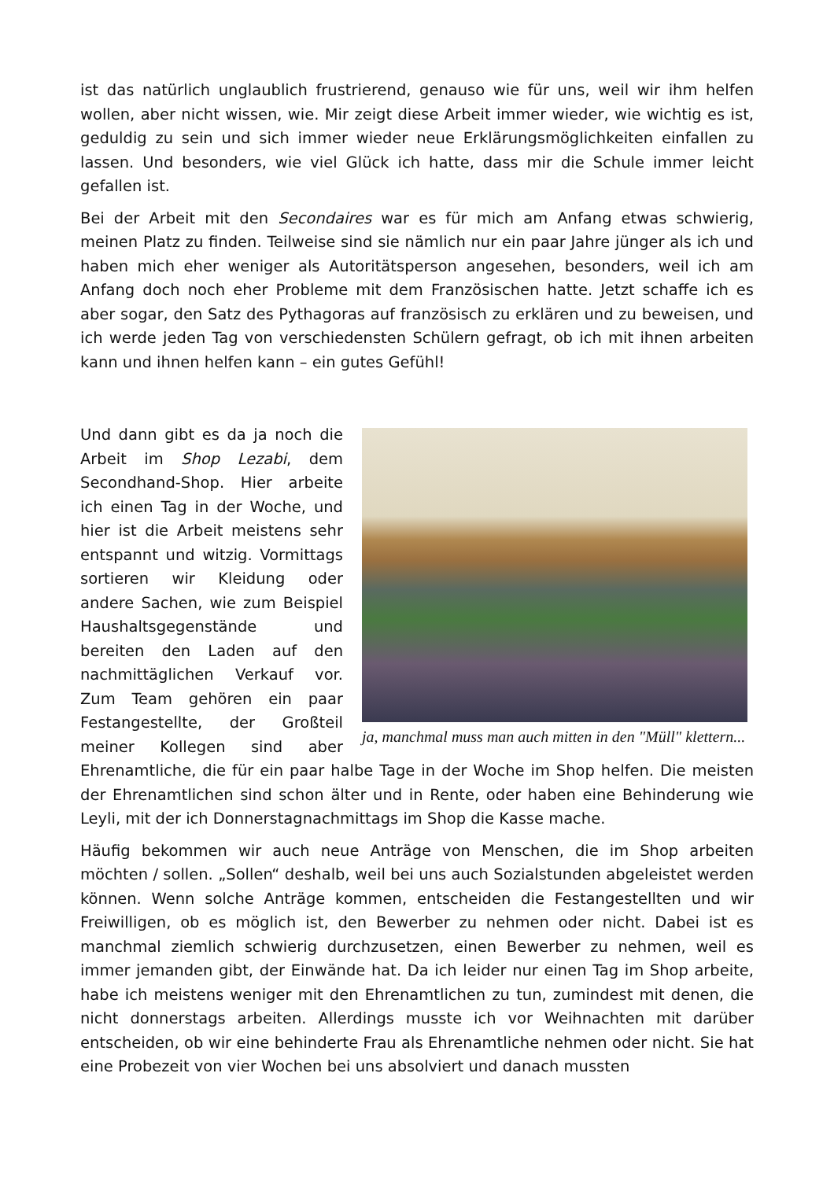ist das natürlich unglaublich frustrierend, genauso wie für uns, weil wir ihm helfen wollen, aber nicht wissen, wie. Mir zeigt diese Arbeit immer wieder, wie wichtig es ist, geduldig zu sein und sich immer wieder neue Erklärungsmöglichkeiten einfallen zu lassen. Und besonders, wie viel Glück ich hatte, dass mir die Schule immer leicht gefallen ist.
Bei der Arbeit mit den Secondaires war es für mich am Anfang etwas schwierig, meinen Platz zu finden. Teilweise sind sie nämlich nur ein paar Jahre jünger als ich und haben mich eher weniger als Autoritätsperson angesehen, besonders, weil ich am Anfang doch noch eher Probleme mit dem Französischen hatte. Jetzt schaffe ich es aber sogar, den Satz des Pythagoras auf französisch zu erklären und zu beweisen, und ich werde jeden Tag von verschiedensten Schülern gefragt, ob ich mit ihnen arbeiten kann und ihnen helfen kann – ein gutes Gefühl!
ja, manchmal muss man auch mitten in den "Müll" klettern...
Und dann gibt es da ja noch die Arbeit im Shop Lezabi, dem Secondhand-Shop. Hier arbeite ich einen Tag in der Woche, und hier ist die Arbeit meistens sehr entspannt und witzig. Vormittags sortieren wir Kleidung oder andere Sachen, wie zum Beispiel Haushaltsgegenstände und bereiten den Laden auf den nachmittäglichen Verkauf vor. Zum Team gehören ein paar Festangestellte, der Großteil meiner Kollegen sind aber Ehrenamtliche, die für ein paar halbe Tage in der Woche im Shop helfen. Die meisten der Ehrenamtlichen sind schon älter und in Rente, oder haben eine Behinderung wie Leyli, mit der ich Donnerstagnachmittags im Shop die Kasse mache.
Häufig bekommen wir auch neue Anträge von Menschen, die im Shop arbeiten möchten / sollen. „Sollen“ deshalb, weil bei uns auch Sozialstunden abgeleistet werden können. Wenn solche Anträge kommen, entscheiden die Festangestellten und wir Freiwilligen, ob es möglich ist, den Bewerber zu nehmen oder nicht. Dabei ist es manchmal ziemlich schwierig durchzusetzen, einen Bewerber zu nehmen, weil es immer jemanden gibt, der Einwände hat. Da ich leider nur einen Tag im Shop arbeite, habe ich meistens weniger mit den Ehrenamtlichen zu tun, zumindest mit denen, die nicht donnerstags arbeiten. Allerdings musste ich vor Weihnachten mit darüber entscheiden, ob wir eine behinderte Frau als Ehrenamtliche nehmen oder nicht. Sie hat eine Probezeit von vier Wochen bei uns absolviert und danach mussten